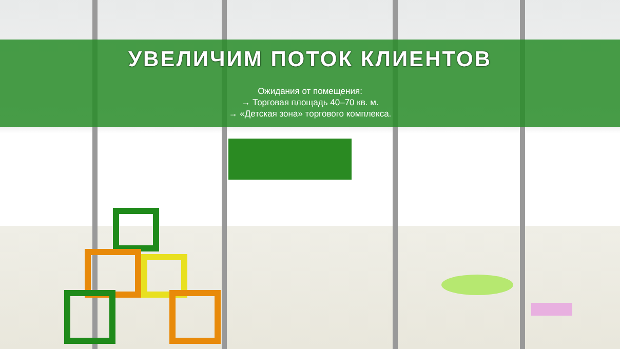УВЕЛИЧИМ ПОТОК КЛИЕНТОВ
Ожидания от помещения:
→ Торговая площадь 40–70 кв. м.
→ «Детская зона» торгового комплекса.